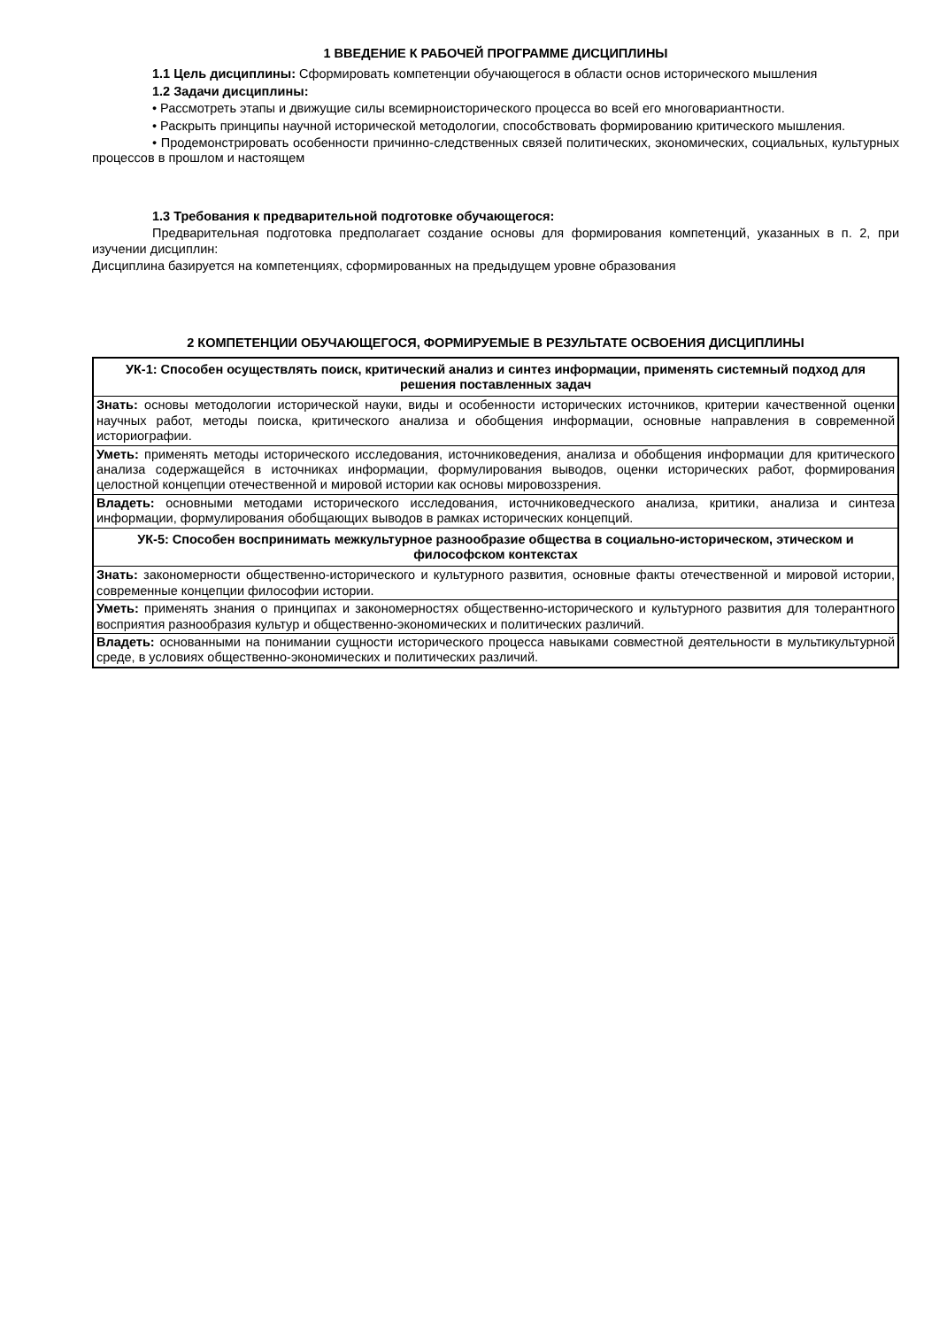1 ВВЕДЕНИЕ К РАБОЧЕЙ ПРОГРАММЕ ДИСЦИПЛИНЫ
1.1 Цель дисциплины: Сформировать компетенции обучающегося в области основ исторического мышления
1.2 Задачи дисциплины:
• Рассмотреть этапы и движущие силы всемирноисторического процесса во всей его многовариантности.
• Раскрыть принципы научной исторической методологии, способствовать формированию критического мышления.
• Продемонстрировать особенности причинно-следственных связей политических, экономических, социальных, культурных процессов в прошлом и настоящем
1.3 Требования к предварительной подготовке обучающегося:
Предварительная подготовка предполагает создание основы для формирования компетенций, указанных в п. 2, при изучении дисциплин:
Дисциплина базируется на компетенциях, сформированных на предыдущем уровне образования
2 КОМПЕТЕНЦИИ ОБУЧАЮЩЕГОСЯ, ФОРМИРУЕМЫЕ В РЕЗУЛЬТАТЕ ОСВОЕНИЯ ДИСЦИПЛИНЫ
| УК-1: Способен осуществлять поиск, критический анализ и синтез информации, применять системный подход для решения поставленных задач |
| Знать: основы методологии исторической науки, виды и особенности исторических источников, критерии качественной оценки научных работ, методы поиска, критического анализа и обобщения информации, основные направления в современной историографии. |
| Уметь: применять методы исторического исследования, источниковедения, анализа и обобщения информации для критического анализа содержащейся в источниках информации, формулирования выводов, оценки исторических работ, формирования целостной концепции отечественной и мировой истории как основы мировоззрения. |
| Владеть: основными методами исторического исследования, источниковедческого анализа, критики, анализа и синтеза информации, формулирования обобщающих выводов в рамках исторических концепций. |
| УК-5: Способен воспринимать межкультурное разнообразие общества в социально-историческом, этическом и философском контекстах |
| Знать: закономерности общественно-исторического и культурного развития, основные факты отечественной и мировой истории, современные концепции философии истории. |
| Уметь: применять знания о принципах и закономерностях общественно-исторического и культурного развития для толерантного восприятия разнообразия культур и общественно-экономических и политических различий. |
| Владеть: основанными на понимании сущности исторического процесса навыками совместной деятельности в мультикультурной среде, в условиях общественно-экономических и политических различий. |